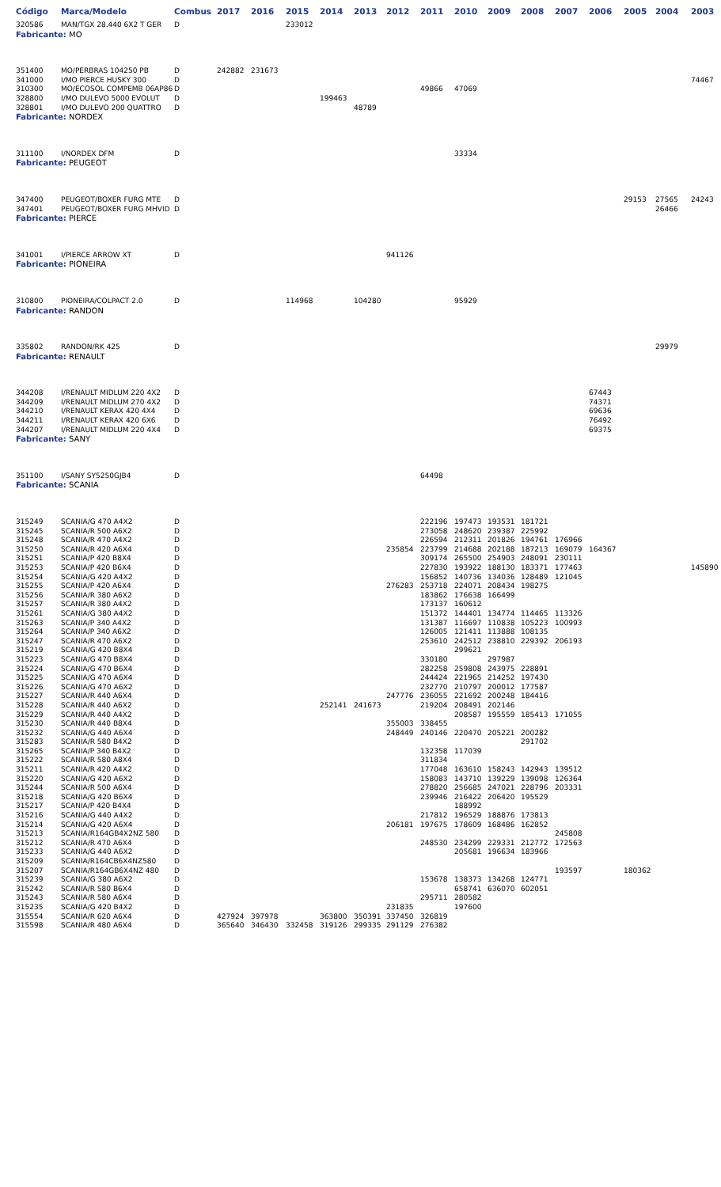| Código | Marca/Modelo | Combus | 2017 | 2016 | 2015 | 2014 | 2013 | 2012 | 2011 | 2010 | 2009 | 2008 | 2007 | 2006 | 2005 | 2004 | 2003 |
| --- | --- | --- | --- | --- | --- | --- | --- | --- | --- | --- | --- | --- | --- | --- | --- | --- | --- |
| 320586 | MAN/TGX 28.440 6X2 T GER | D | | | 233012 | | | | | | | | | | | | |
| Fabricante: MO | | | | | | | | | | | | | | | | | |
| 351400 | MO/PERBRAS 104250 PB | D | 242882 | 231673 | | | | | | | | | | | | | |
| 341000 | I/MO PIERCE HUSKY 300 | D | | | | | | | | | | | | | | | 74467 |
| 310300 | MO/ECOSOL COMPEMB 06AP86 | D | | | | | | | 49866 | 47069 | | | | | | | |
| 328800 | I/MO DULEVO 5000 EVOLUT | D | | | | 199463 | | | | | | | | | | | |
| 328801 | I/MO DULEVO 200 QUATTRO | D | | | | | 48789 | | | | | | | | | | |
| Fabricante: NORDEX | | | | | | | | | | | | | | | | | |
| 311100 | I/NORDEX DFM | D | | | | | | | | 33334 | | | | | | | |
| Fabricante: PEUGEOT | | | | | | | | | | | | | | | | | |
| 347400 | PEUGEOT/BOXER FURG MTE | D | | | | | | | | | | | | | 29153 | 27565 | 24243 |
| 347401 | PEUGEOT/BOXER FURG MHVID | D | | | | | | | | | | | | | | 26466 | |
| Fabricante: PIERCE | | | | | | | | | | | | | | | | | |
| 341001 | I/PIERCE ARROW XT | D | | | | | | 941126 | | | | | | | | | |
| Fabricante: PIONEIRA | | | | | | | | | | | | | | | | | |
| 310800 | PIONEIRA/COLPACT 2.0 | D | | | 114968 | | 104280 | | | 95929 | | | | | | | |
| Fabricante: RANDON | | | | | | | | | | | | | | | | | |
| 335802 | RANDON/RK 425 | D | | | | | | | | | | | | | | 29979 | |
| Fabricante: RENAULT | | | | | | | | | | | | | | | | | |
| 344208 | I/RENAULT MIDLUM 220 4X2 | D | | | | | | | | | | | | 67443 | | | |
| 344209 | I/RENAULT MIDLUM 270 4X2 | D | | | | | | | | | | | | 74371 | | | |
| 344210 | I/RENAULT KERAX 420 4X4 | D | | | | | | | | | | | | 69636 | | | |
| 344211 | I/RENAULT KERAX 420 6X6 | D | | | | | | | | | | | | 76492 | | | |
| 344207 | I/RENAULT MIDLUM 220 4X4 | D | | | | | | | | | | | | 69375 | | | |
| Fabricante: SANY | | | | | | | | | | | | | | | | | |
| 351100 | I/SANY SY5250GJB4 | D | | | | | | | 64498 | | | | | | | | |
| Fabricante: SCANIA | | | | | | | | | | | | | | | | | |
| 315249 | SCANIA/G 470 A4X2 | D | | | | | | | 222196 | 197473 | 193531 | 181721 | | | | | |
| 315245 | SCANIA/R 500 A6X2 | D | | | | | | | 273058 | 248620 | 239387 | 225992 | | | | | |
| 315248 | SCANIA/R 470 A4X2 | D | | | | | | | 226594 | 212311 | 201826 | 194761 | 176966 | | | | |
| 315250 | SCANIA/R 420 A6X4 | D | | | | | | 235854 | 223799 | 214688 | 202188 | 187213 | 169079 | 164367 | | | |
| 315251 | SCANIA/P 420 B8X4 | D | | | | | | | 309174 | 265500 | 254903 | 248091 | 230111 | | | | |
| 315253 | SCANIA/P 420 B6X4 | D | | | | | | | 227830 | 193922 | 188130 | 183371 | 177463 | | | | 145890 |
| 315254 | SCANIA/G 420 A4X2 | D | | | | | | | 156852 | 140736 | 134036 | 128489 | 121045 | | | | |
| 315255 | SCANIA/P 420 A6X4 | D | | | | | | 276283 | 253718 | 224071 | 208434 | 198275 | | | | | |
| 315256 | SCANIA/R 380 A6X2 | D | | | | | | | 183862 | 176638 | 166499 | | | | | | |
| 315257 | SCANIA/R 380 A4X2 | D | | | | | | | 173137 | 160612 | | | | | | | |
| 315261 | SCANIA/G 380 A4X2 | D | | | | | | | 151372 | 144401 | 134774 | 114465 | 113326 | | | | |
| 315263 | SCANIA/P 340 A4X2 | D | | | | | | | 131387 | 116697 | 110838 | 105223 | 100993 | | | | |
| 315264 | SCANIA/P 340 A6X2 | D | | | | | | | 126005 | 121411 | 113888 | 108135 | | | | | |
| 315247 | SCANIA/R 470 A6X2 | D | | | | | | | 253610 | 242512 | 238810 | 229392 | 206193 | | | | |
| 315219 | SCANIA/G 420 B8X4 | D | | | | | | | | 299621 | | | | | | | |
| 315223 | SCANIA/G 470 B8X4 | D | | | | | | | 330180 | | 297987 | | | | | | |
| 315224 | SCANIA/G 470 B6X4 | D | | | | | | | 282258 | 259808 | 243975 | 228891 | | | | | |
| 315225 | SCANIA/G 470 A6X4 | D | | | | | | | 244424 | 221965 | 214252 | 197430 | | | | | |
| 315226 | SCANIA/G 470 A6X2 | D | | | | | | | 232770 | 210797 | 200012 | 177587 | | | | | |
| 315227 | SCANIA/R 440 A6X4 | D | | | | | | 247776 | 236055 | 221692 | 200248 | 184416 | | | | | |
| 315228 | SCANIA/R 440 A6X2 | D | | | | 252141 | 241673 | | 219204 | 208491 | 202146 | | | | | | |
| 315229 | SCANIA/R 440 A4X2 | D | | | | | | | | 208587 | 195559 | 185413 | 171055 | | | | |
| 315230 | SCANIA/R 440 B8X4 | D | | | | | | 355003 | 338455 | | | | | | | | |
| 315232 | SCANIA/G 440 A6X4 | D | | | | | | 248449 | 240146 | 220470 | 205221 | 200282 | | | | | |
| 315283 | SCANIA/R 580 B4X2 | D | | | | | | | | | | 291702 | | | | | |
| 315265 | SCANIA/P 340 B4X2 | D | | | | | | | 132358 | 117039 | | | | | | | |
| 315222 | SCANIA/R 580 A8X4 | D | | | | | | | 311834 | | | | | | | | |
| 315211 | SCANIA/R 420 A4X2 | D | | | | | | | 177048 | 163610 | 158243 | 142943 | 139512 | | | | |
| 315220 | SCANIA/G 420 A6X2 | D | | | | | | | 158083 | 143710 | 139229 | 139098 | 126364 | | | | |
| 315244 | SCANIA/R 500 A6X4 | D | | | | | | | 278820 | 256685 | 247021 | 228796 | 203331 | | | | |
| 315218 | SCANIA/G 420 B6X4 | D | | | | | | | 239946 | 216422 | 206420 | 195529 | | | | | |
| 315217 | SCANIA/P 420 B4X4 | D | | | | | | | | 188992 | | | | | | | |
| 315216 | SCANIA/G 440 A4X2 | D | | | | | | | 217812 | 196529 | 188876 | 173813 | | | | | |
| 315214 | SCANIA/G 420 A6X4 | D | | | | | | 206181 | 197675 | 178609 | 168486 | 162852 | | | | | |
| 315213 | SCANIA/R164GB4X2NZ 580 | D | | | | | | | | | | | 245808 | | | | |
| 315212 | SCANIA/R 470 A6X4 | D | | | | | | | 248530 | 234299 | 229331 | 212772 | 172563 | | | | |
| 315233 | SCANIA/G 440 A6X2 | D | | | | | | | | 205681 | 196634 | 183966 | | | | | |
| 315209 | SCANIA/R164CB6X4NZ580 | D | | | | | | | | | | | | | | | |
| 315207 | SCANIA/R164GB6X4NZ 480 | D | | | | | | | | | | | 193597 | | 180362 | | |
| 315239 | SCANIA/G 380 A6X2 | D | | | | | | | 153678 | 138373 | 134268 | 124771 | | | | | |
| 315242 | SCANIA/R 580 B6X4 | D | | | | | | | | 658741 | 636070 | 602051 | | | | | |
| 315243 | SCANIA/R 580 A6X4 | D | | | | | | | 295711 | 280582 | | | | | | | |
| 315235 | SCANIA/G 420 B4X2 | D | | | | | | 231835 | | 197600 | | | | | | | |
| 315554 | SCANIA/R 620 A6X4 | D | 427924 | 397978 | | 363800 | 350391 | 337450 | 326819 | | | | | | | | |
| 315598 | SCANIA/R 480 A6X4 | D | 365640 | 346430 | 332458 | 319126 | 299335 | 291129 | 276382 | | | | | | | | |